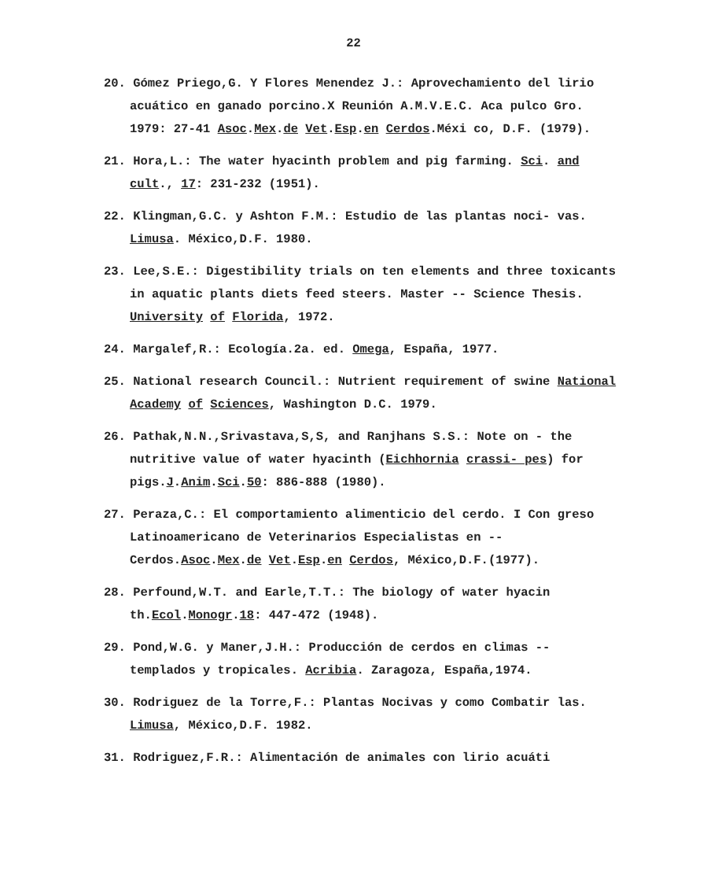22
20. Gómez Priego,G. Y Flores Menendez J.: Aprovechamiento del lirio acuático en ganado porcino.X Reunión A.M.V.E.C. Aca pulco Gro. 1979: 27-41 Asoc.Mex.de Vet.Esp.en Cerdos.Méxi co, D.F. (1979).
21. Hora,L.: The water hyacinth problem and pig farming. Sci. and cult., 17: 231-232 (1951).
22. Klingman,G.C. y Ashton F.M.: Estudio de las plantas noci- vas. Limusa. México,D.F. 1980.
23. Lee,S.E.: Digestibility trials on ten elements and three toxicants in aquatic plants diets feed steers. Master -- Science Thesis. University of Florida, 1972.
24. Margalef,R.: Ecología.2a. ed. Omega, España, 1977.
25. National research Council.: Nutrient requirement of swine National Academy of Sciences, Washington D.C. 1979.
26. Pathak,N.N.,Srivastava,S,S, and Ranjhans S.S.: Note on - the nutritive value of water hyacinth (Eichhornia crassi- pes) for pigs.J.Anim.Sci.50: 886-888 (1980).
27. Peraza,C.: El comportamiento alimenticio del cerdo. I Con greso Latinoamericano de Veterinarios Especialistas en -- Cerdos.Asoc.Mex.de Vet.Esp.en Cerdos, México,D.F.(1977).
28. Perfound,W.T. and Earle,T.T.: The biology of water hyacin th.Ecol.Monogr.18: 447-472 (1948).
29. Pond,W.G. y Maner,J.H.: Producción de cerdos en climas -- templados y tropicales. Acribia. Zaragoza, España,1974.
30. Rodriguez de la Torre,F.: Plantas Nocivas y como Combatir las. Limusa, México,D.F. 1982.
31. Rodriguez,F.R.: Alimentación de animales con lirio acuáti